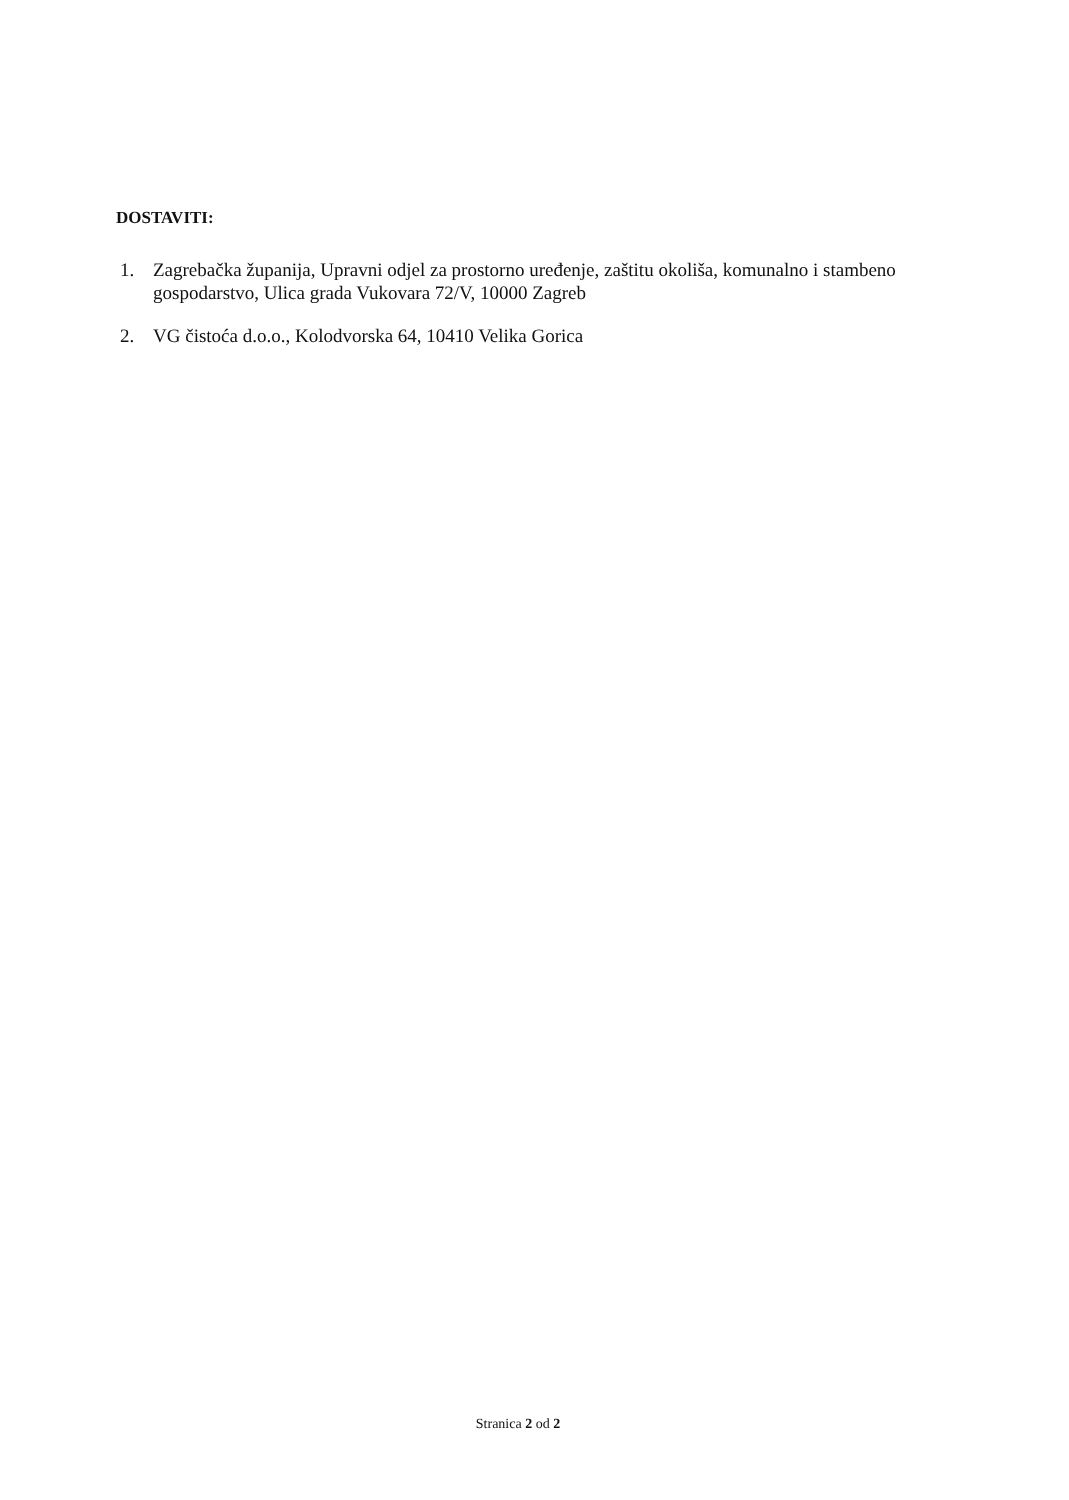DOSTAVITI:
1. Zagrebačka županija, Upravni odjel za prostorno uređenje, zaštitu okoliša, komunalno i stambeno gospodarstvo, Ulica grada Vukovara 72/V, 10000 Zagreb
2. VG čistoća d.o.o., Kolodvorska 64, 10410 Velika Gorica
Stranica 2 od 2